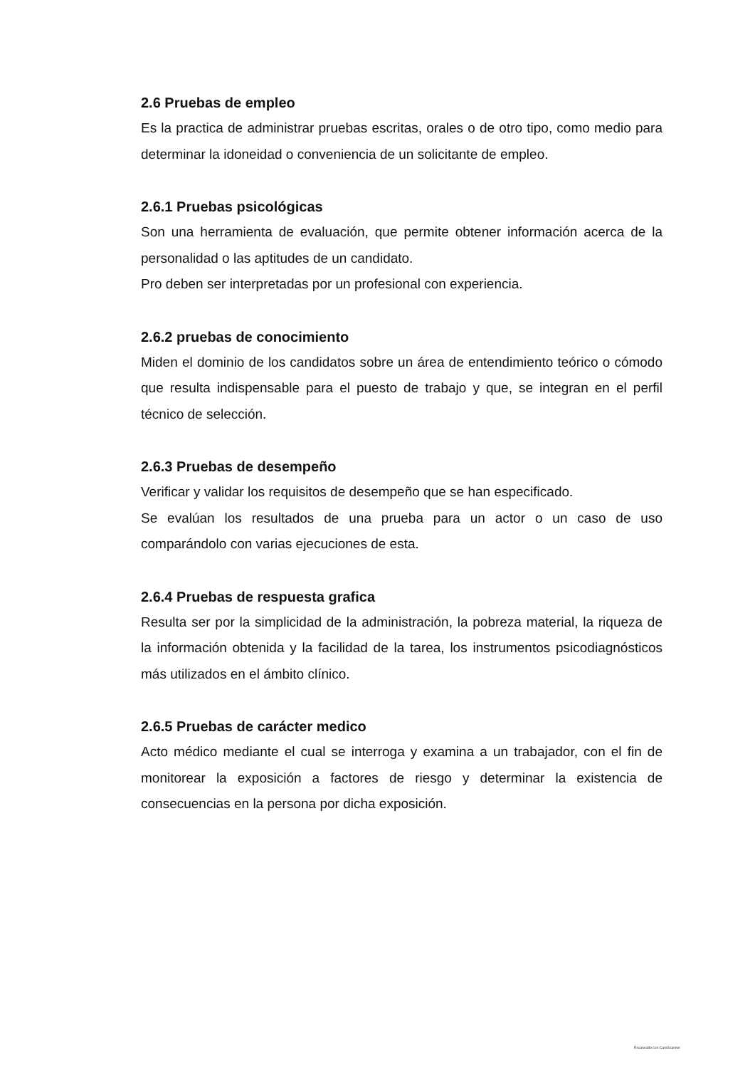2.6 Pruebas de empleo
Es la practica de administrar pruebas escritas, orales o de otro tipo, como medio para determinar la idoneidad o conveniencia de un solicitante de empleo.
2.6.1 Pruebas psicológicas
Son una herramienta de evaluación, que permite obtener información acerca de la personalidad o las aptitudes de un candidato.
Pro deben ser interpretadas por un profesional con experiencia.
2.6.2 pruebas de conocimiento
Miden el dominio de los candidatos sobre un área de entendimiento teórico o cómodo que resulta indispensable para el puesto de trabajo y que, se integran en el perfil técnico de selección.
2.6.3 Pruebas de desempeño
Verificar y validar los requisitos de desempeño que se han especificado.
Se evalúan los resultados de una prueba para un actor o un caso de uso comparándolo con varias ejecuciones de esta.
2.6.4 Pruebas de respuesta grafica
Resulta ser por la simplicidad de la administración, la pobreza material, la riqueza de la información obtenida y la facilidad de la tarea, los instrumentos psicodiagnósticos más utilizados en el ámbito clínico.
2.6.5 Pruebas de carácter medico
Acto médico mediante el cual se interroga y examina a un trabajador, con el fin de monitorear la exposición a factores de riesgo y determinar la existencia de consecuencias en la persona por dicha exposición.
Escaneado con CamScanner